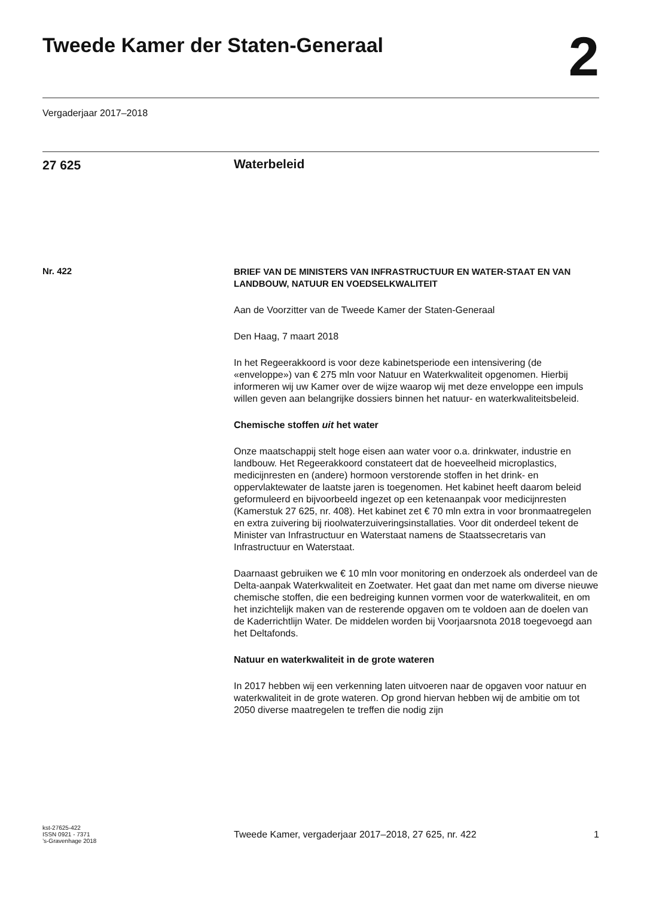Tweede Kamer der Staten-Generaal
2
Vergaderjaar 2017–2018
27 625
Waterbeleid
Nr. 422
BRIEF VAN DE MINISTERS VAN INFRASTRUCTUUR EN WATER-STAAT EN VAN LANDBOUW, NATUUR EN VOEDSELKWALITEIT
Aan de Voorzitter van de Tweede Kamer der Staten-Generaal
Den Haag, 7 maart 2018
In het Regeerakkoord is voor deze kabinetsperiode een intensivering (de «enveloppe») van € 275 mln voor Natuur en Waterkwaliteit opgenomen. Hierbij informeren wij uw Kamer over de wijze waarop wij met deze enveloppe een impuls willen geven aan belangrijke dossiers binnen het natuur- en waterkwaliteitsbeleid.
Chemische stoffen uit het water
Onze maatschappij stelt hoge eisen aan water voor o.a. drinkwater, industrie en landbouw. Het Regeerakkoord constateert dat de hoeveelheid microplastics, medicijnresten en (andere) hormoon verstorende stoffen in het drink- en oppervlaktewater de laatste jaren is toegenomen. Het kabinet heeft daarom beleid geformuleerd en bijvoorbeeld ingezet op een ketenaanpak voor medicijnresten (Kamerstuk 27 625, nr. 408). Het kabinet zet € 70 mln extra in voor bronmaatregelen en extra zuivering bij rioolwaterzuiveringsinstallaties. Voor dit onderdeel tekent de Minister van Infrastructuur en Waterstaat namens de Staatssecretaris van Infrastructuur en Waterstaat.
Daarnaast gebruiken we € 10 mln voor monitoring en onderzoek als onderdeel van de Delta-aanpak Waterkwaliteit en Zoetwater. Het gaat dan met name om diverse nieuwe chemische stoffen, die een bedreiging kunnen vormen voor de waterkwaliteit, en om het inzichtelijk maken van de resterende opgaven om te voldoen aan de doelen van de Kaderrichtlijn Water. De middelen worden bij Voorjaarsnota 2018 toegevoegd aan het Deltafonds.
Natuur en waterkwaliteit in de grote wateren
In 2017 hebben wij een verkenning laten uitvoeren naar de opgaven voor natuur en waterkwaliteit in de grote wateren. Op grond hiervan hebben wij de ambitie om tot 2050 diverse maatregelen te treffen die nodig zijn
kst-27625-422
ISSN 0921 - 7371
’s-Gravenhage 2018
Tweede Kamer, vergaderjaar 2017–2018, 27 625, nr. 422
1